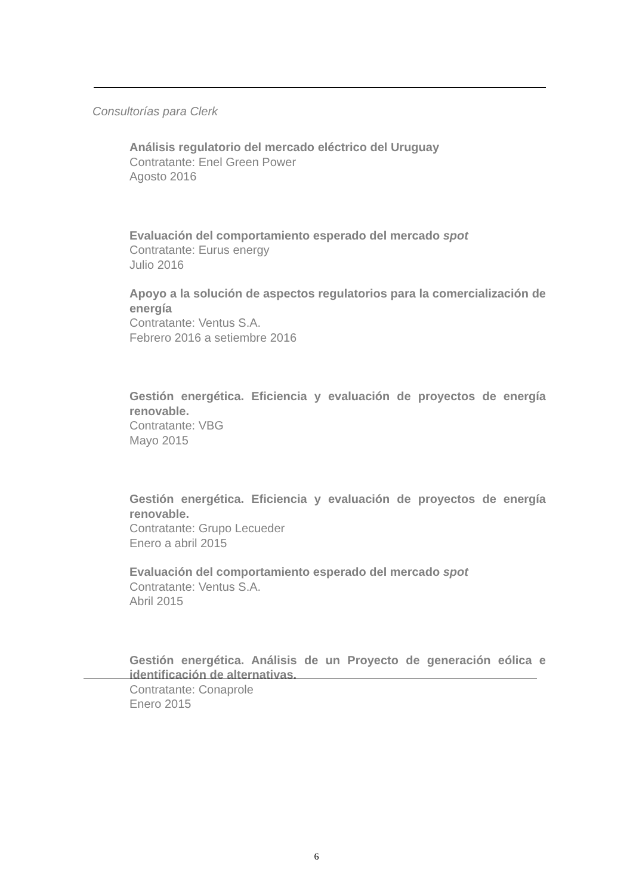Consultorías para Clerk
Análisis regulatorio del mercado eléctrico del Uruguay
Contratante: Enel Green Power
Agosto 2016
Evaluación del comportamiento esperado del mercado spot
Contratante: Eurus energy
Julio 2016
Apoyo a la solución de aspectos regulatorios para la comercialización de energía
Contratante: Ventus S.A.
Febrero 2016 a setiembre 2016
Gestión energética. Eficiencia y evaluación de proyectos de energía renovable.
Contratante: VBG
Mayo 2015
Gestión energética. Eficiencia y evaluación de proyectos de energía renovable.
Contratante: Grupo Lecueder
Enero a abril 2015
Evaluación del comportamiento esperado del mercado spot
Contratante: Ventus S.A.
Abril 2015
Gestión energética. Análisis de un Proyecto de generación eólica e identificación de alternativas.
Contratante: Conaprole
Enero 2015
6